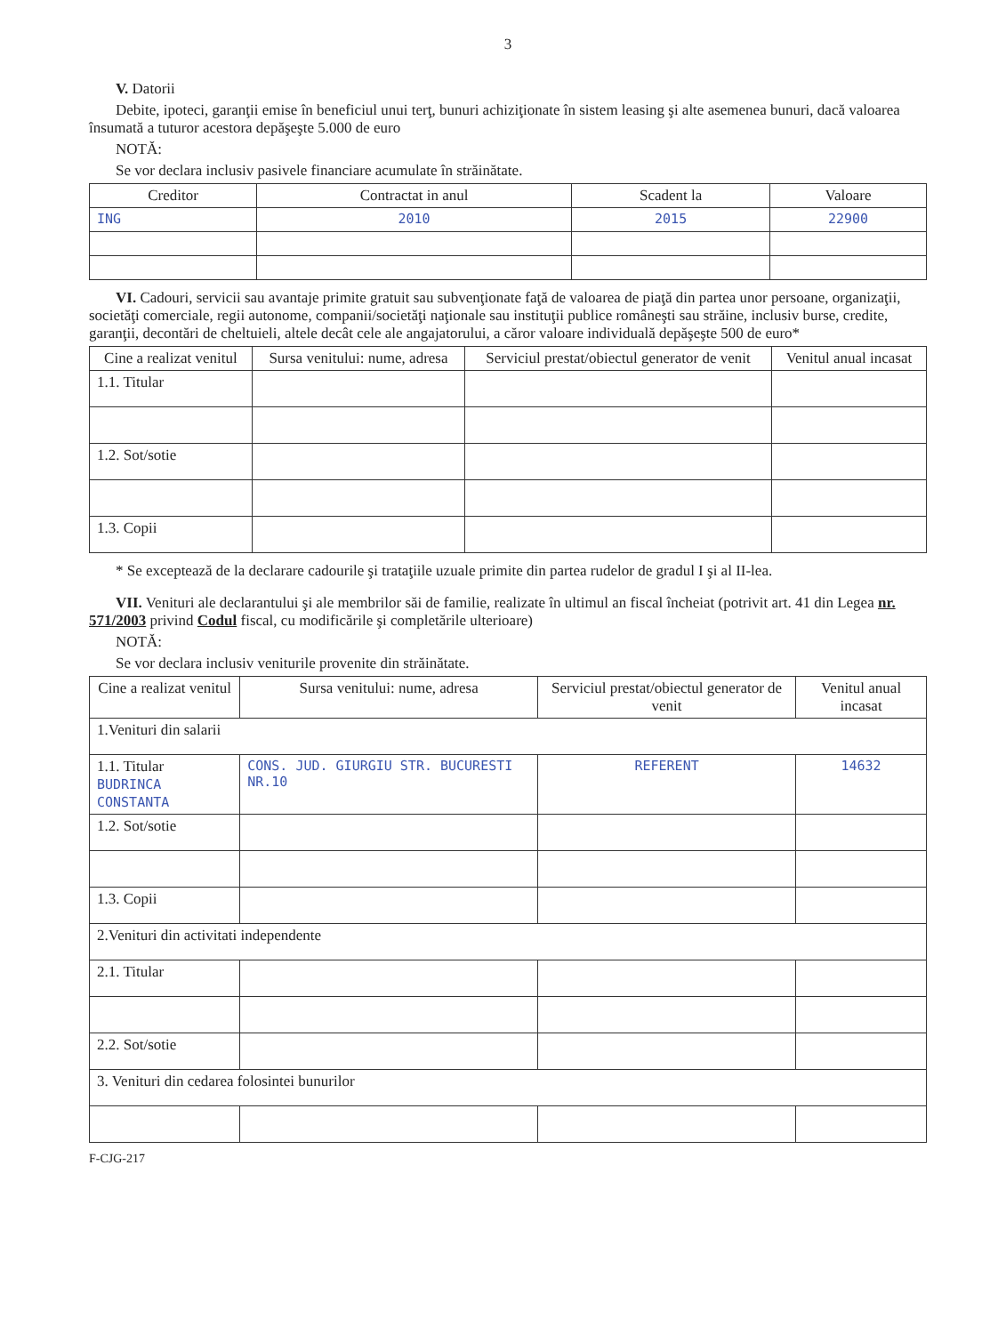3
V. Datorii
Debite, ipoteci, garanţii emise în beneficiul unui terţ, bunuri achiziţionate în sistem leasing şi alte asemenea bunuri, dacă valoarea însumată a tuturor acestora depăşeşte 5.000 de euro
NOTĂ:
Se vor declara inclusiv pasivele financiare acumulate în străinătate.
| Creditor | Contractat in anul | Scadent la | Valoare |
| --- | --- | --- | --- |
| ING | 2010 | 2015 | 22900 |
VI. Cadouri, servicii sau avantaje primite gratuit sau subvenţionate faţă de valoarea de piaţă din partea unor persoane, organizaţii, societăţi comerciale, regii autonome, companii/societăţi naţionale sau instituţii publice româneşti sau străine, inclusiv burse, credite, garanţii, decontări de cheltuieli, altele decât cele ale angajatorului, a căror valoare individuală depăşeşte 500 de euro*
| Cine a realizat venitul | Sursa venitului: nume, adresa | Serviciul prestat/obiectul generator de venit | Venitul anual incasat |
| --- | --- | --- | --- |
| 1.1. Titular | | | |
| 1.2. Sot/sotie | | | |
| 1.3. Copii | | | |
* Se exceptează de la declarare cadourile şi trataţiile uzuale primite din partea rudelor de gradul I şi al II-lea.
VII. Venituri ale declarantului şi ale membrilor săi de familie, realizate în ultimul an fiscal încheiat (potrivit art. 41 din Legea nr. 571/2003 privind Codul fiscal, cu modificările şi completările ulterioare)
NOTĂ:
Se vor declara inclusiv veniturile provenite din străinătate.
| Cine a realizat venitul | Sursa venitului: nume, adresa | Serviciul prestat/obiectul generator de venit | Venitul anual incasat |
| --- | --- | --- | --- |
| 1.Venituri din salarii | | | |
| 1.1. Titular BUDRINCA CONSTANTA | CONS. JUD. GIURGIU STR. BUCURESTI NR.10 | REFERENT | 14632 |
| 1.2. Sot/sotie | | | |
| 1.3. Copii | | | |
| 2.Venituri din activitati independente | | | |
| 2.1. Titular | | | |
| 2.2. Sot/sotie | | | |
| 3. Venituri din cedarea folosintei bunurilor | | | |
F-CJG-217